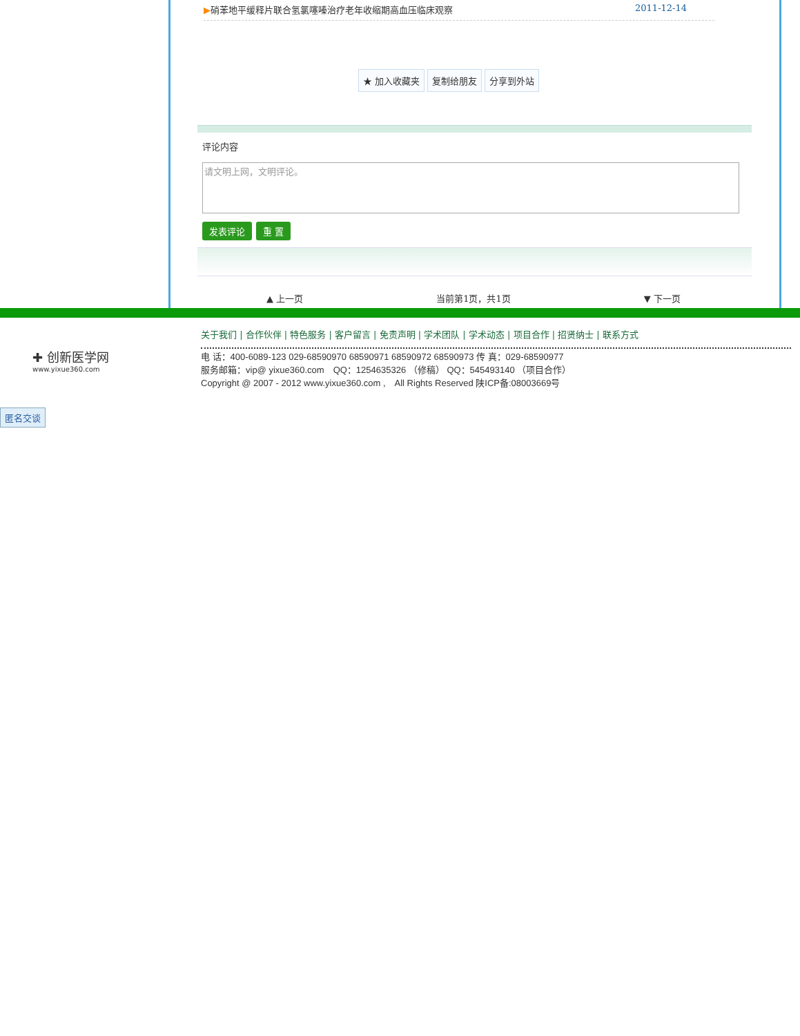▶硝苯地平缓释片联合氢氯噻嗪治疗老年收缩期高血压临床观察 2011-12-14
★ 加入收藏夹 复制给朋友 分享到外站
评论内容
请文明上网，文明评论。
发表评论 重 置
▲ 上一页 当前第1页，共1页 ▼ 下一页
✚ 创新医学网
www.yixue360.com
关于我们 | 合作伙伴 | 特色服务 | 客户留言 | 免责声明 | 学术团队 | 学术动态 | 项目合作 | 招贤纳士 | 联系方式
电 话：400-6089-123 029-68590970 68590971 68590972 68590973 传 真：029-68590977
服务邮箱：vip@ yixue360.com　QQ：1254635326 （修稿） QQ：545493140 （项目合作）
Copyright @ 2007 - 2012 www.yixue360.com ,　All Rights Reserved 陕ICP备:08003669号
匿名交谈